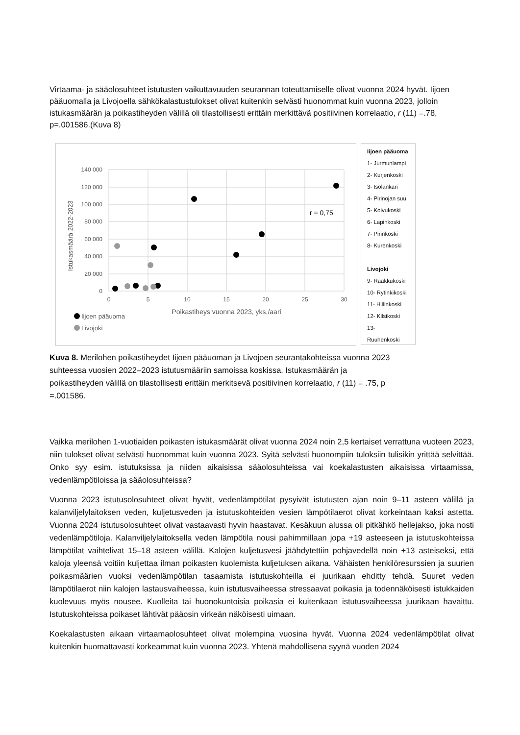Virtaama- ja sääolosuhteet istutusten vaikuttavuuden seurannan toteuttamiselle olivat vuonna 2024 hyvät. Iijoen pääuomalla ja Livojoella sähkökalastustulokset olivat kuitenkin selvästi huonommat kuin vuonna 2023, jolloin istukasmäärän ja poikastiheyden välillä oli tilastollisesti erittäin merkittävä positiivinen korrelaatio, r (11) =.78, p=.001586.(Kuva 8)
140 000
120 000
100 000
80 000
60 000
40 000
20 000
0
0
5
10
15
20
25
30
Poikastiheys vuonna 2023, yks./aari
Istukasmäärä 2022-2023
r = 0,75
Iijoen pääuoma
Livojoki
Iijoen pääuoma
1- Jurmunlampi
2- Kurjenkoski
3- Isolankari
4- Pirinojan suu
5- Koivukoski
6- Lapinkoski
7- Pirinkoski
8- Kurenkoski
Livojoki
9- Raakkukoski
10- Rytinkikoski
11- Hillinkoski
12- Kilsikoski
13- Ruuhenkoski
Kuva 8. Merilohen poikastiheydet Iijoen pääuoman ja Livojoen seurantakohteissa vuonna 2023 suhteessa vuosien 2022–2023 istutusmääriin samoissa koskissa. Istukasmäärän ja poikastiheyden välillä on tilastollisesti erittäin merkitsevä positiivinen korrelaatio, r (11) = .75, p =.001586.
Vaikka merilohen 1-vuotiaiden poikasten istukasmäärät olivat vuonna 2024 noin 2,5 kertaiset verrattuna vuoteen 2023, niin tulokset olivat selvästi huonommat kuin vuonna 2023. Syitä selvästi huonompiin tuloksiin tulisikin yrittää selvittää. Onko syy esim. istutuksissa ja niiden aikaisissa sääolosuhteissa vai koekalastusten aikaisissa virtaamissa, vedenlämpötiloissa ja sääolosuhteissa?
Vuonna 2023 istutusolosuhteet olivat hyvät, vedenlämpötilat pysyivät istutusten ajan noin 9–11 asteen välillä ja kalanviljelylaitoksen veden, kuljetusveden ja istutuskohteiden vesien lämpötilaerot olivat korkeintaan kaksi astetta. Vuonna 2024 istutusolosuhteet olivat vastaavasti hyvin haastavat. Kesäkuun alussa oli pitkähkö hellejakso, joka nosti vedenlämpötiloja. Kalanviljelylaitoksella veden lämpötila nousi pahimmillaan jopa +19 asteeseen ja istutuskohteissa lämpötilat vaihtelivat 15–18 asteen välillä. Kalojen kuljetusvesi jäähdytettiin pohjavedellä noin +13 asteiseksi, että kaloja yleensä voitiin kuljettaa ilman poikasten kuolemista kuljetuksen aikana. Vähäisten henkilöresurssien ja suurien poikasmäärien vuoksi vedenlämpötilan tasaamista istutuskohteilla ei juurikaan ehditty tehdä. Suuret veden lämpötilaerot niin kalojen lastausvaiheessa, kuin istutusvaiheessa stressaavat poikasia ja todennäköisesti istukkaiden kuolevuus myös nousee. Kuolleita tai huonokuntoisia poikasia ei kuitenkaan istutusvaiheessa juurikaan havaittu. Istutuskohteissa poikaset lähtivät pääosin virkeän näköisesti uimaan.
Koekalastusten aikaan virtaamaolosuhteet olivat molempina vuosina hyvät. Vuonna 2024 vedenlämpötilat olivat kuitenkin huomattavasti korkeammat kuin vuonna 2023. Yhtenä mahdollisena syynä vuoden 2024